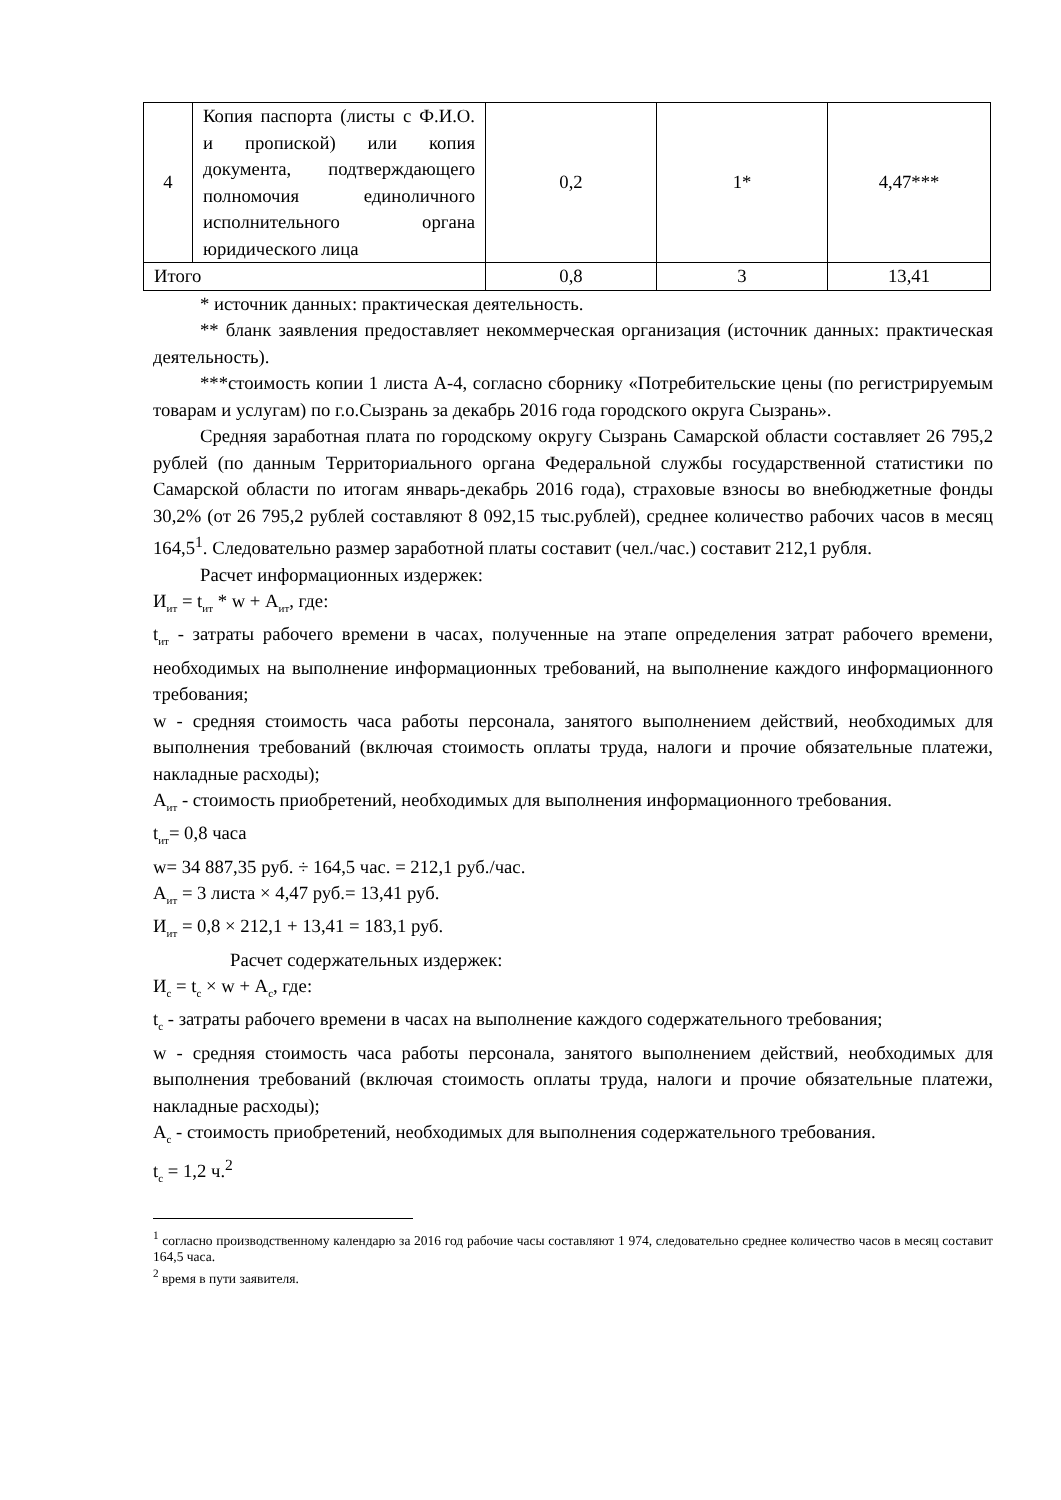| 4 | Копия паспорта (листы с Ф.И.О. и пропиской) или копия документа, подтверждающего полномочия единоличного исполнительного органа юридического лица | 0,2 | 1* | 4,47*** |
| Итого | | 0,8 | 3 | 13,41 |
* источник данных: практическая деятельность.
** бланк заявления предоставляет некоммерческая организация (источник данных: практическая деятельность).
***стоимость копии 1 листа А-4, согласно сборнику «Потребительские цены (по регистрируемым товарам и услугам) по г.о.Сызрань за декабрь 2016 года городского округа Сызрань».
Средняя заработная плата по городскому округу Сызрань Самарской области составляет 26 795,2 рублей (по данным Территориального органа Федеральной службы государственной статистики по Самарской области по итогам январь-декабрь 2016 года), страховые взносы во внебюджетные фонды 30,2% (от 26 795,2 рублей составляют 8 092,15 тыс.рублей), среднее количество рабочих часов в месяц 164,5<sup>1</sup>. Следовательно размер заработной платы составит (чел./час.) составит 212,1 рубля.
Расчет информационных издержек:
И<sub>ит</sub> = t<sub>ит</sub> * w + А<sub>ит</sub>, где:
t<sub>ит</sub> - затраты рабочего времени в часах, полученные на этапе определения затрат рабочего времени, необходимых на выполнение информационных требований, на выполнение каждого информационного требования;
w - средняя стоимость часа работы персонала, занятого выполнением действий, необходимых для выполнения требований (включая стоимость оплаты труда, налоги и прочие обязательные платежи, накладные расходы);
А<sub>ит</sub> - стоимость приобретений, необходимых для выполнения информационного требования.
t<sub>ит</sub>= 0,8 часа
w= 34 887,35 руб. ÷ 164,5 час. = 212,1 руб./час.
А<sub>ит</sub> = 3 листа × 4,47 руб.= 13,41 руб.
И<sub>ит</sub> = 0,8 × 212,1 + 13,41 = 183,1 руб.
Расчет содержательных издержек:
И<sub>с</sub> = t<sub>с</sub> × w + А<sub>с</sub>, где:
t<sub>с</sub> - затраты рабочего времени в часах на выполнение каждого содержательного требования;
w - средняя стоимость часа работы персонала, занятого выполнением действий, необходимых для выполнения требований (включая стоимость оплаты труда, налоги и прочие обязательные платежи, накладные расходы);
А<sub>с</sub> - стоимость приобретений, необходимых для выполнения содержательного требования.
t<sub>с</sub> = 1,2 ч.<sup>2</sup>
<sup>1</sup> согласно производственному календарю за 2016 год рабочие часы составляют 1 974, следовательно среднее количество часов в месяц составит 164,5 часа.
<sup>2</sup> время в пути заявителя.